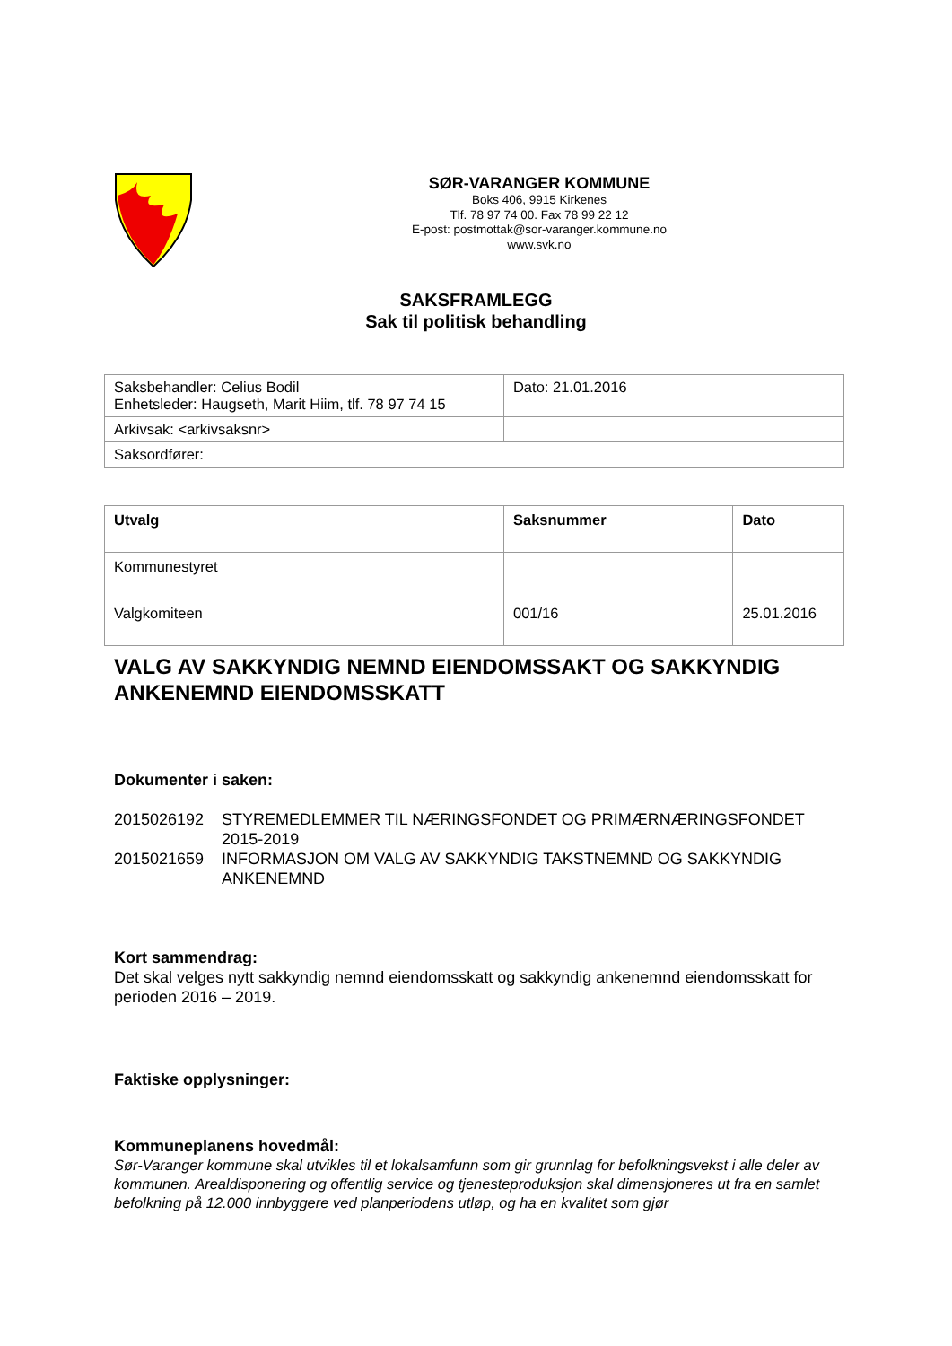SØR-VARANGER KOMMUNE
Boks 406, 9915 Kirkenes
Tlf. 78 97 74 00. Fax 78 99 22 12
E-post: postmottak@sor-varanger.kommune.no
www.svk.no
SAKSFRAMLEGG
Sak til politisk behandling
| Saksbehandler: Celius Bodil Enhetsleder: Haugseth, Marit Hiim, tlf. 78 97 74 15 | Dato: 21.01.2016 |
| Arkivsak: <arkivsaksnr> | |
| Saksordfører: | |
| Utvalg | Saksnummer | Dato |
| --- | --- | --- |
| Kommunestyret | | |
| Valgkomiteen | 001/16 | 25.01.2016 |
VALG AV SAKKYNDIG NEMND EIENDOMSSAKT OG SAKKYNDIG ANKENEMND EIENDOMSSKATT
Dokumenter i saken:
| 2015026192 | STYREMEDLEMMER TIL NÆRINGSFONDET OG PRIMÆRNÆRINGSFONDET 2015-2019 |
| 2015021659 | INFORMASJON OM VALG AV SAKKYNDIG TAKSTNEMND OG SAKKYNDIG ANKENEMND |
Kort sammendrag:
Det skal velges nytt sakkyndig nemnd eiendomsskatt og sakkyndig ankenemnd eiendomsskatt for perioden 2016 – 2019.
Faktiske opplysninger:
Kommuneplanens hovedmål:
Sør-Varanger kommune skal utvikles til et lokalsamfunn som gir grunnlag for befolkningsvekst i alle deler av kommunen. Arealdisponering og offentlig service og tjenesteproduksjon skal dimensjoneres ut fra en samlet befolkning på 12.000 innbyggere ved planperiodens utløp, og ha en kvalitet som gjør